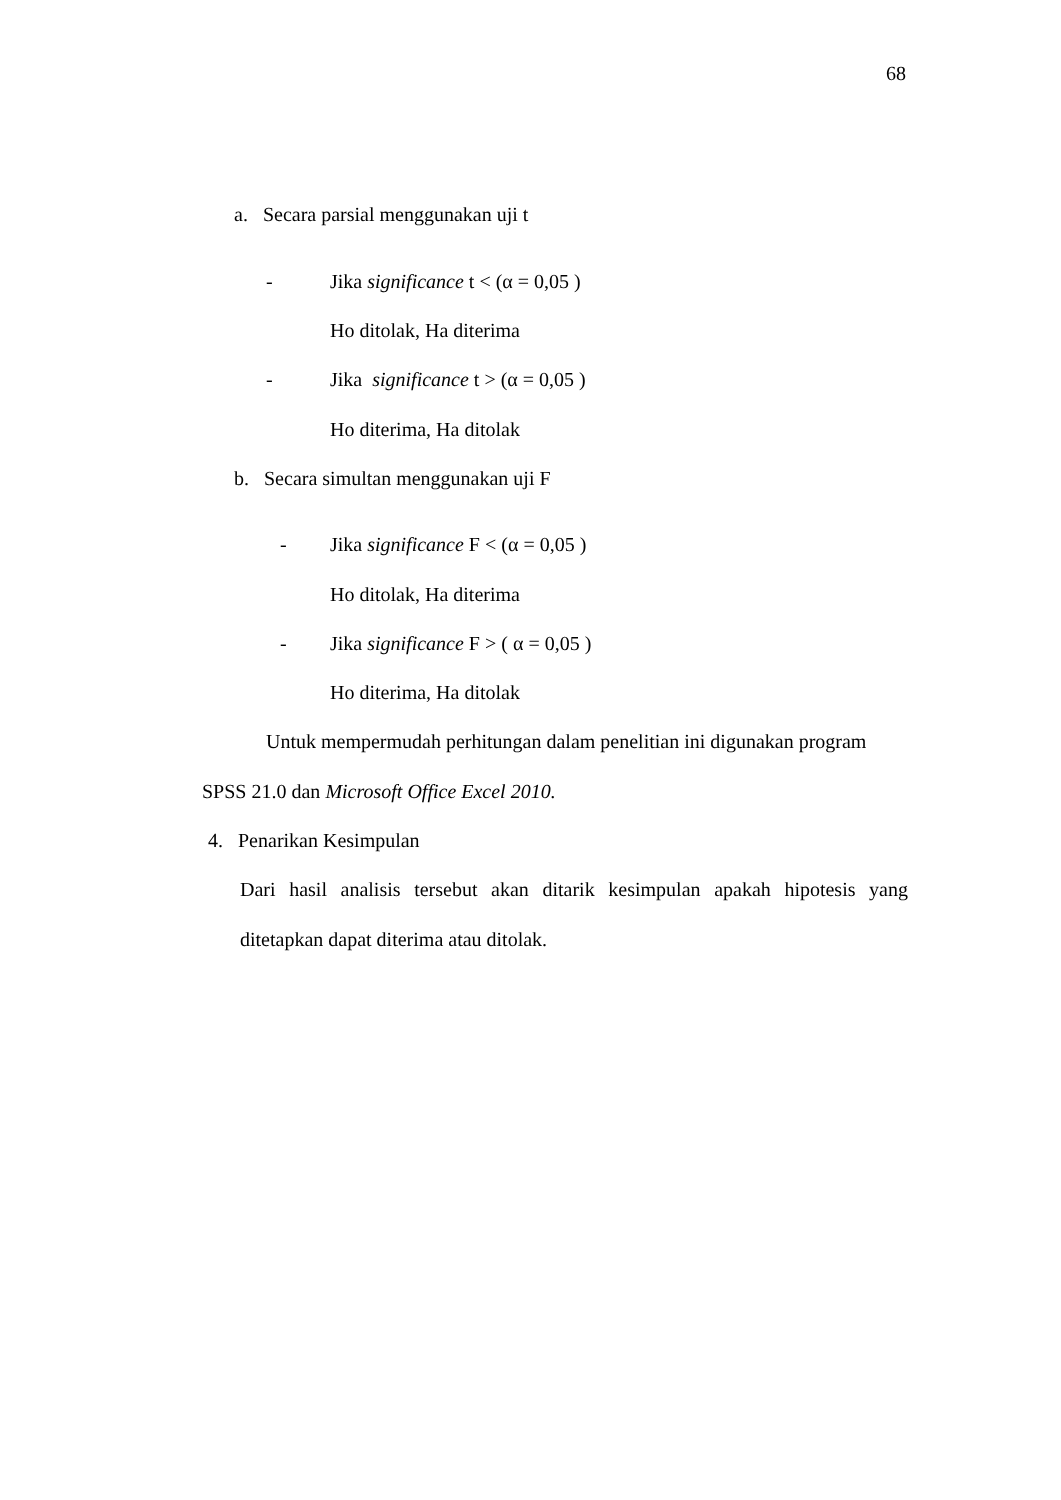68
a. Secara parsial menggunakan uji t
- Jika significance t < (α = 0,05 )
Ho ditolak, Ha diterima
- Jika significance t > (α = 0,05 )
Ho diterima, Ha ditolak
b. Secara simultan menggunakan uji F
- Jika significance F < (α = 0,05 )
Ho ditolak, Ha diterima
- Jika significance F > ( α = 0,05 )
Ho diterima, Ha ditolak
Untuk mempermudah perhitungan dalam penelitian ini digunakan program
SPSS 21.0 dan Microsoft Office Excel 2010.
4. Penarikan Kesimpulan
Dari hasil analisis tersebut akan ditarik kesimpulan apakah hipotesis yang
ditetapkan dapat diterima atau ditolak.